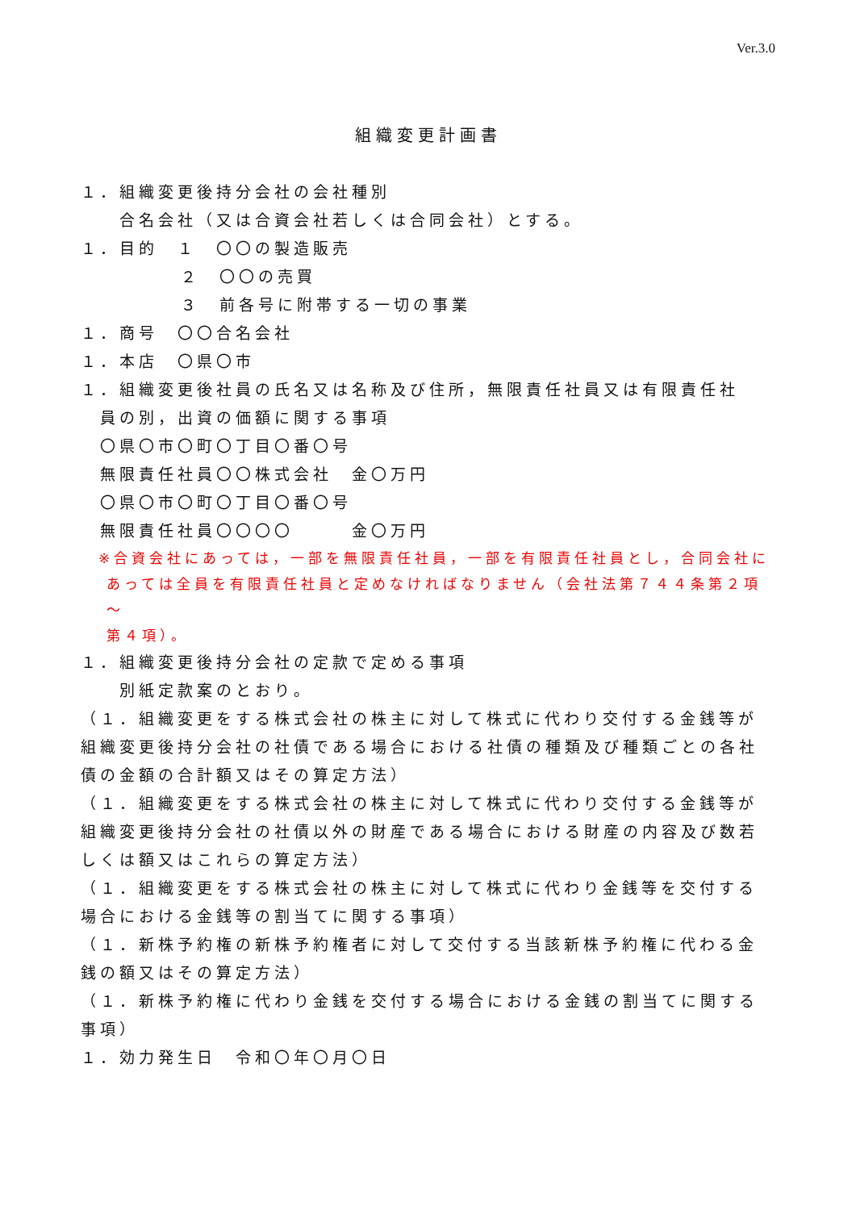Ver.3.0
組織変更計画書
１．組織変更後持分会社の会社種別
合名会社（又は合資会社若しくは合同会社）とする。
１．目的　１　〇〇の製造販売
２　〇〇の売買
３　前各号に附帯する一切の事業
１．商号　〇〇合名会社
１．本店　〇県〇市
１．組織変更後社員の氏名又は名称及び住所，無限責任社員又は有限責任社
員の別，出資の価額に関する事項
〇県〇市〇町〇丁目〇番〇号
無限責任社員〇〇株式会社　金〇万円
〇県〇市〇町〇丁目〇番〇号
無限責任社員〇〇〇〇　　　金〇万円
※合資会社にあっては，一部を無限責任社員，一部を有限責任社員とし，合同会社に
あっては全員を有限責任社員と定めなければなりません（会社法第７４４条第２項～
第４項）。
１．組織変更後持分会社の定款で定める事項
別紙定款案のとおり。
（１．組織変更をする株式会社の株主に対して株式に代わり交付する金銭等が組織変更後持分会社の社債である場合における社債の種類及び種類ごとの各社債の金額の合計額又はその算定方法）
（１．組織変更をする株式会社の株主に対して株式に代わり交付する金銭等が組織変更後持分会社の社債以外の財産である場合における財産の内容及び数若しくは額又はこれらの算定方法）
（１．組織変更をする株式会社の株主に対して株式に代わり金銭等を交付する場合における金銭等の割当てに関する事項）
（１．新株予約権の新株予約権者に対して交付する当該新株予約権に代わる金銭の額又はその算定方法）
（１．新株予約権に代わり金銭を交付する場合における金銭の割当てに関する事項）
１．効力発生日　令和〇年〇月〇日